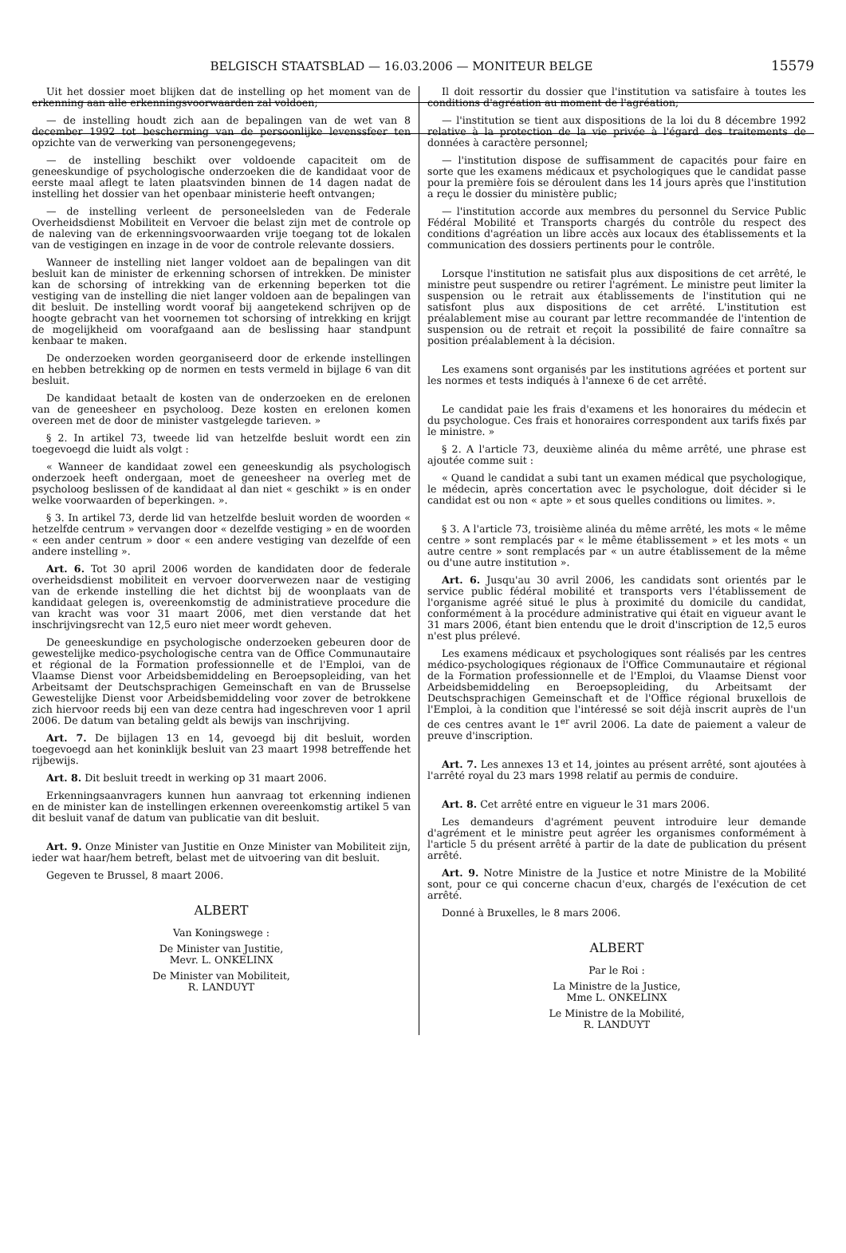BELGISCH STAATSBLAD — 16.03.2006 — MONITEUR BELGE 15579
Uit het dossier moet blijken dat de instelling op het moment van de erkenning aan alle erkenningsvoorwaarden zal voldoen;
— de instelling houdt zich aan de bepalingen van de wet van 8 december 1992 tot bescherming van de persoonlijke levenssfeer ten opzichte van de verwerking van personengegevens;
— de instelling beschikt over voldoende capaciteit om de geneeskundige of psychologische onderzoeken die de kandidaat voor de eerste maal aflegt te laten plaatsvinden binnen de 14 dagen nadat de instelling het dossier van het openbaar ministerie heeft ontvangen;
— de instelling verleent de personeelsleden van de Federale Overheidsdienst Mobiliteit en Vervoer die belast zijn met de controle op de naleving van de erkenningsvoorwaarden vrije toegang tot de lokalen van de vestigingen en inzage in de voor de controle relevante dossiers.
Wanneer de instelling niet langer voldoet aan de bepalingen van dit besluit kan de minister de erkenning schorsen of intrekken. De minister kan de schorsing of intrekking van de erkenning beperken tot die vestiging van de instelling die niet langer voldoen aan de bepalingen van dit besluit. De instelling wordt vooraf bij aangetekend schrijven op de hoogte gebracht van het voornemen tot schorsing of intrekking en krijgt de mogelijkheid om voorafgaand aan de beslissing haar standpunt kenbaar te maken.
De onderzoeken worden georganiseerd door de erkende instellingen en hebben betrekking op de normen en tests vermeld in bijlage 6 van dit besluit.
De kandidaat betaalt de kosten van de onderzoeken en de erelonen van de geneesheer en psycholoog. Deze kosten en erelonen komen overeen met de door de minister vastgelegde tarieven. »
§ 2. In artikel 73, tweede lid van hetzelfde besluit wordt een zin toegevoegd die luidt als volgt :
« Wanneer de kandidaat zowel een geneeskundig als psychologisch onderzoek heeft ondergaan, moet de geneesheer na overleg met de psycholoog beslissen of de kandidaat al dan niet « geschikt » is en onder welke voorwaarden of beperkingen. ».
§ 3. In artikel 73, derde lid van hetzelfde besluit worden de woorden « hetzelfde centrum » vervangen door « dezelfde vestiging » en de woorden « een ander centrum » door « een andere vestiging van dezelfde of een andere instelling ».
Art. 6. Tot 30 april 2006 worden de kandidaten door de federale overheidsdienst mobiliteit en vervoer doorverwezen naar de vestiging van de erkende instelling die het dichtst bij de woonplaats van de kandidaat gelegen is, overeenkomstig de administratieve procedure die van kracht was voor 31 maart 2006, met dien verstande dat het inschrijvingsrecht van 12,5 euro niet meer wordt geheven.
De geneeskundige en psychologische onderzoeken gebeuren door de gewestelijke medico-psychologische centra van de Office Communautaire et régional de la Formation professionnelle et de l'Emploi, van de Vlaamse Dienst voor Arbeidsbemiddeling en Beroepsopleiding, van het Arbeitsamt der Deutschsprachigen Gemeinschaft en van de Brusselse Gewestelijke Dienst voor Arbeidsbemiddeling voor zover de betrokkene zich hiervoor reeds bij een van deze centra had ingeschreven voor 1 april 2006. De datum van betaling geldt als bewijs van inschrijving.
Art. 7. De bijlagen 13 en 14, gevoegd bij dit besluit, worden toegevoegd aan het koninklijk besluit van 23 maart 1998 betreffende het rijbewijs.
Art. 8. Dit besluit treedt in werking op 31 maart 2006.
Erkenningsaanvragers kunnen hun aanvraag tot erkenning indienen en de minister kan de instellingen erkennen overeenkomstig artikel 5 van dit besluit vanaf de datum van publicatie van dit besluit.
Art. 9. Onze Minister van Justitie en Onze Minister van Mobiliteit zijn, ieder wat haar/hem betreft, belast met de uitvoering van dit besluit.
Gegeven te Brussel, 8 maart 2006.
ALBERT
Van Koningswege :
De Minister van Justitie,
Mevr. L. ONKELINX
De Minister van Mobiliteit,
R. LANDUYT
Il doit ressortir du dossier que l'institution va satisfaire à toutes les conditions d'agréation au moment de l'agréation;
— l'institution se tient aux dispositions de la loi du 8 décembre 1992 relative à la protection de la vie privée à l'égard des traitements de données à caractère personnel;
— l'institution dispose de suffisamment de capacités pour faire en sorte que les examens médicaux et psychologiques que le candidat passe pour la première fois se déroulent dans les 14 jours après que l'institution a reçu le dossier du ministère public;
— l'institution accorde aux membres du personnel du Service Public Fédéral Mobilité et Transports chargés du contrôle du respect des conditions d'agréation un libre accès aux locaux des établissements et la communication des dossiers pertinents pour le contrôle.
Lorsque l'institution ne satisfait plus aux dispositions de cet arrêté, le ministre peut suspendre ou retirer l'agrément. Le ministre peut limiter la suspension ou le retrait aux établissements de l'institution qui ne satisfont plus aux dispositions de cet arrêté. L'institution est préalablement mise au courant par lettre recommandée de l'intention de suspension ou de retrait et reçoit la possibilité de faire connaître sa position préalablement à la décision.
Les examens sont organisés par les institutions agréées et portent sur les normes et tests indiqués à l'annexe 6 de cet arrêté.
Le candidat paie les frais d'examens et les honoraires du médecin et du psychologue. Ces frais et honoraires correspondent aux tarifs fixés par le ministre. »
§ 2. A l'article 73, deuxième alinéa du même arrêté, une phrase est ajoutée comme suit :
« Quand le candidat a subi tant un examen médical que psychologique, le médecin, après concertation avec le psychologue, doit décider si le candidat est ou non « apte » et sous quelles conditions ou limites. ».
§ 3. A l'article 73, troisième alinéa du même arrêté, les mots « le même centre » sont remplacés par « le même établissement » et les mots « un autre centre » sont remplacés par « un autre établissement de la même ou d'une autre institution ».
Art. 6. Jusqu'au 30 avril 2006, les candidats sont orientés par le service public fédéral mobilité et transports vers l'établissement de l'organisme agréé situé le plus à proximité du domicile du candidat, conformément à la procédure administrative qui était en vigueur avant le 31 mars 2006, étant bien entendu que le droit d'inscription de 12,5 euros n'est plus prélevé.
Les examens médicaux et psychologiques sont réalisés par les centres médico-psychologiques régionaux de l'Office Communautaire et régional de la Formation professionnelle et de l'Emploi, du Vlaamse Dienst voor Arbeidsbemiddeling en Beroepsopleiding, du Arbeitsamt der Deutschsprachigen Gemeinschaft et de l'Office régional bruxellois de l'Emploi, à la condition que l'intéressé se soit déjà inscrit auprès de l'un de ces centres avant le 1<sup>er</sup> avril 2006. La date de paiement a valeur de preuve d'inscription.
Art. 7. Les annexes 13 et 14, jointes au présent arrêté, sont ajoutées à l'arrêté royal du 23 mars 1998 relatif au permis de conduire.
Art. 8. Cet arrêté entre en vigueur le 31 mars 2006.
Les demandeurs d'agrément peuvent introduire leur demande d'agrément et le ministre peut agréer les organismes conformément à l'article 5 du présent arrêté à partir de la date de publication du présent arrêté.
Art. 9. Notre Ministre de la Justice et notre Ministre de la Mobilité sont, pour ce qui concerne chacun d'eux, chargés de l'exécution de cet arrêté.
Donné à Bruxelles, le 8 mars 2006.
ALBERT
Par le Roi :
La Ministre de la Justice,
Mme L. ONKELINX
Le Ministre de la Mobilité,
R. LANDUYT